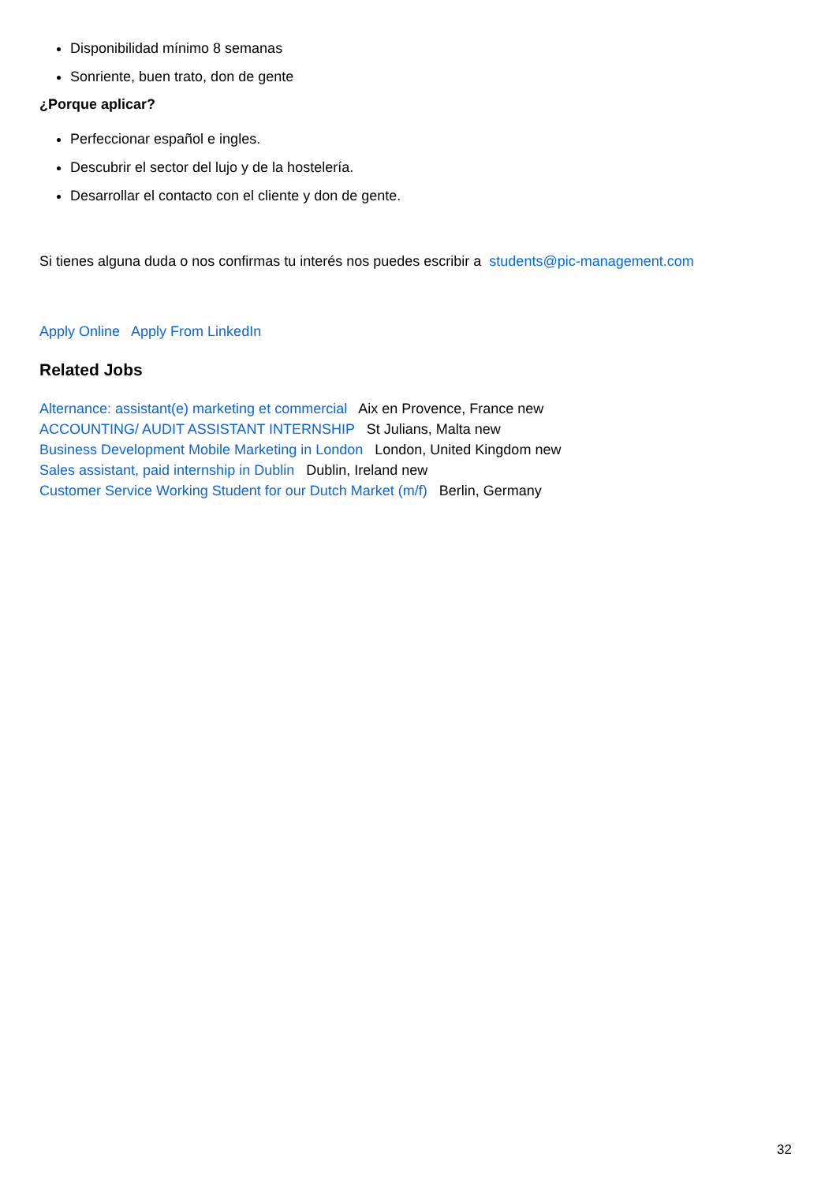Disponibilidad mínimo 8 semanas
Sonriente, buen trato, don de gente
¿Porque aplicar?
Perfeccionar español e ingles.
Descubrir el sector del lujo y de la hostelería.
Desarrollar el contacto con el cliente y don de gente.
Si tienes alguna duda o nos confirmas tu interés nos puedes escribir a students@pic-management.com
Apply Online Apply From LinkedIn
Related Jobs
Alternance: assistant(e) marketing et commercial Aix en Provence, France new
ACCOUNTING/ AUDIT ASSISTANT INTERNSHIP St Julians, Malta new
Business Development Mobile Marketing in London London, United Kingdom new
Sales assistant, paid internship in Dublin Dublin, Ireland new
Customer Service Working Student for our Dutch Market (m/f) Berlin, Germany
32